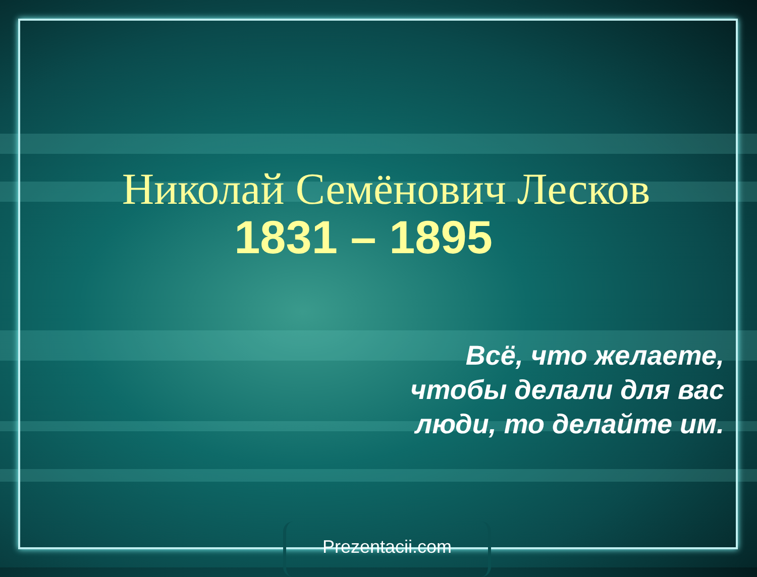Николай Семёнович Лесков
1831 – 1895
Всё, что желаете,
чтобы делали для вас
люди, то делайте им.
Prezentacii.com